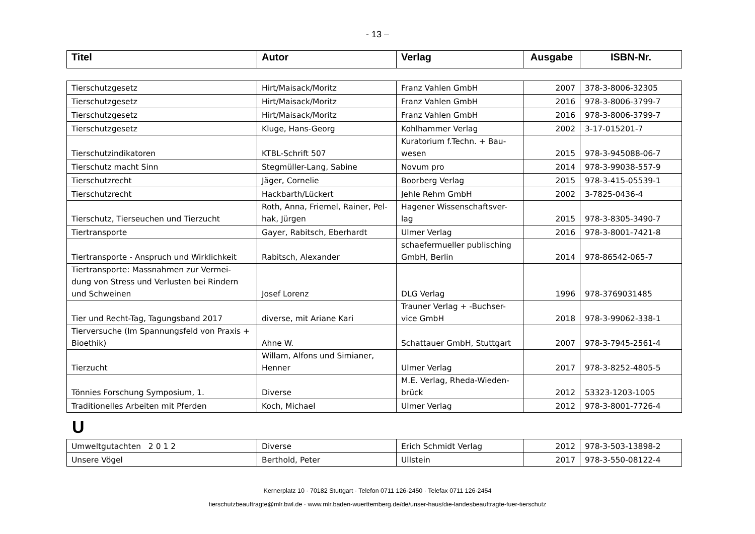- 13 –
| Titel | Autor | Verlag | Ausgabe | ISBN-Nr. |
| --- | --- | --- | --- | --- |
| Tierschutzgesetz | Hirt/Maisack/Moritz | Franz Vahlen GmbH | 2007 | 378-3-8006-32305 |
| Tierschutzgesetz | Hirt/Maisack/Moritz | Franz Vahlen GmbH | 2016 | 978-3-8006-3799-7 |
| Tierschutzgesetz | Hirt/Maisack/Moritz | Franz Vahlen GmbH | 2016 | 978-3-8006-3799-7 |
| Tierschutzgesetz | Kluge, Hans-Georg | Kohlhammer Verlag | 2002 | 3-17-015201-7 |
| Tierschutzindikatoren | KTBL-Schrift 507 | Kuratorium f.Techn. + Bau- wesen | 2015 | 978-3-945088-06-7 |
| Tierschutz macht Sinn | Stegmüller-Lang, Sabine | Novum pro | 2014 | 978-3-99038-557-9 |
| Tierschutzrecht | Jäger, Cornelie | Boorberg Verlag | 2015 | 978-3-415-05539-1 |
| Tierschutzrecht | Hackbarth/Lückert | Jehle Rehm GmbH | 2002 | 3-7825-0436-4 |
| Tierschutz, Tierseuchen und Tierzucht | Roth, Anna, Friemel, Rainer, Pel- hak, Jürgen | Hagener Wissenschaftsver- lag | 2015 | 978-3-8305-3490-7 |
| Tiertransporte | Gayer, Rabitsch, Eberhardt | Ulmer Verlag | 2016 | 978-3-8001-7421-8 |
| Tiertransporte - Anspruch und Wirklichkeit | Rabitsch, Alexander | schaefermueller publisching GmbH, Berlin | 2014 | 978-86542-065-7 |
| Tiertransporte: Massnahmen zur Vermei- dung von Stress und Verlusten bei Rindern und Schweinen | Josef Lorenz | DLG Verlag | 1996 | 978-3769031485 |
| Tier und Recht-Tag, Tagungsband 2017 | diverse, mit Ariane Kari | Trauner Verlag + -Buchser- vice GmbH | 2018 | 978-3-99062-338-1 |
| Tierversuche (Im Spannungsfeld von Praxis + Bioethik) | Ahne W. | Schattauer GmbH, Stuttgart | 2007 | 978-3-7945-2561-4 |
| Tierzucht | Willam, Alfons und Simianer, Henner | Ulmer Verlag | 2017 | 978-3-8252-4805-5 |
| Tönnies Forschung Symposium, 1. | Diverse | M.E. Verlag, Rheda-Wieden- brück | 2012 | 53323-1203-1005 |
| Traditionelles Arbeiten mit Pferden | Koch, Michael | Ulmer Verlag | 2012 | 978-3-8001-7726-4 |
U
| Umweltgutachten 2 0 1 2 | Diverse | Erich Schmidt Verlag | 2012 | 978-3-503-13898-2 |
| Unsere Vögel | Berthold, Peter | Ullstein | 2017 | 978-3-550-08122-4 |
Kernerplatz 10 · 70182 Stuttgart · Telefon 0711 126-2450 · Telefax 0711 126-2454
tierschutzbeauftragte@mlr.bwl.de · www.mlr.baden-wuerttemberg.de/de/unser-haus/die-landesbeauftragte-fuer-tierschutz